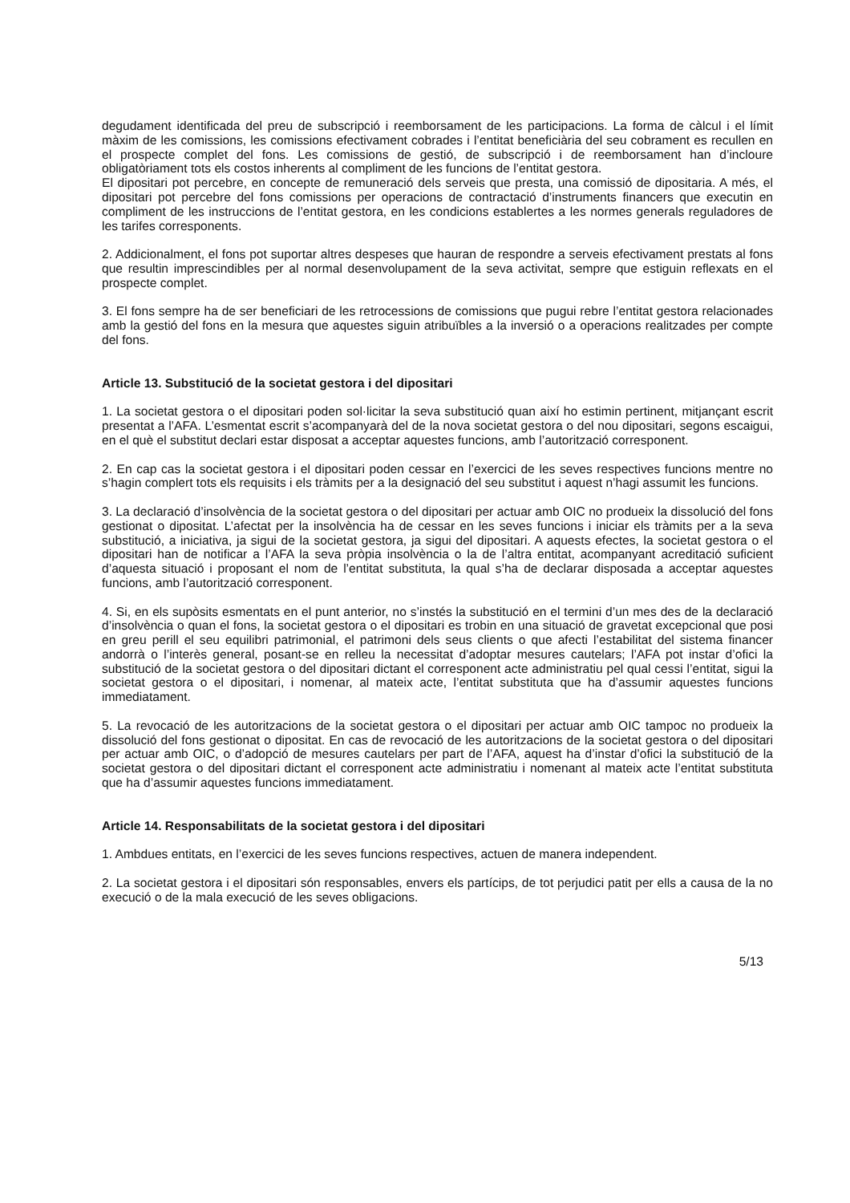degudament identificada del preu de subscripció i reemborsament de les participacions. La forma de càlcul i el límit màxim de les comissions, les comissions efectivament cobrades i l’entitat beneficiària del seu cobrament es recullen en el prospecte complet del fons. Les comissions de gestió, de subscripció i de reemborsament han d’incloure obligatòriament tots els costos inherents al compliment de les funcions de l’entitat gestora.
El dipositari pot percebre, en concepte de remuneració dels serveis que presta, una comissió de dipositaria. A més, el dipositari pot percebre del fons comissions per operacions de contractació d’instruments financers que executin en compliment de les instruccions de l’entitat gestora, en les condicions establertes a les normes generals reguladores de les tarifes corresponents.
2. Addicionalment, el fons pot suportar altres despeses que hauran de respondre a serveis efectivament prestats al fons que resultin imprescindibles per al normal desenvolupament de la seva activitat, sempre que estiguin reflexats en el prospecte complet.
3. El fons sempre ha de ser beneficiari de les retrocessions de comissions que pugui rebre l’entitat gestora relacionades amb la gestió del fons en la mesura que aquestes siguin atribuïbles a la inversió o a operacions realitzades per compte del fons.
Article 13. Substitució de la societat gestora i del dipositari
1. La societat gestora o el dipositari poden sol·licitar la seva substitució quan així ho estimin pertinent, mitjançant escrit presentat a l’AFA. L’esmentat escrit s’acompanyarà del de la nova societat gestora o del nou dipositari, segons escaigui, en el què el substitut declari estar disposat a acceptar aquestes funcions, amb l’autorització corresponent.
2. En cap cas la societat gestora i el dipositari poden cessar en l’exercici de les seves respectives funcions mentre no s’hagin complert tots els requisits i els tràmits per a la designació del seu substitut i aquest n’hagi assumit les funcions.
3. La declaració d’insolvència de la societat gestora o del dipositari per actuar amb OIC no produeix la dissolució del fons gestionat o dipositat. L’afectat per la insolvència ha de cessar en les seves funcions i iniciar els tràmits per a la seva substitució, a iniciativa, ja sigui de la societat gestora, ja sigui del dipositari. A aquests efectes, la societat gestora o el dipositari han de notificar a l’AFA la seva pròpia insolvència o la de l’altra entitat, acompanyant acreditació suficient d’aquesta situació i proposant el nom de l’entitat substituta, la qual s’ha de declarar disposada a acceptar aquestes funcions, amb l’autorització corresponent.
4. Si, en els supòsits esmentats en el punt anterior, no s’instés la substitució en el termini d’un mes des de la declaració d’insolvència o quan el fons, la societat gestora o el dipositari es trobin en una situació de gravetat excepcional que posi en greu perill el seu equilibri patrimonial, el patrimoni dels seus clients o que afecti l’estabilitat del sistema financer andorrà o l’interès general, posant-se en relleu la necessitat d’adoptar mesures cautelars; l’AFA pot instar d’ofici la substitució de la societat gestora o del dipositari dictant el corresponent acte administratiu pel qual cessi l’entitat, sigui la societat gestora o el dipositari, i nomenar, al mateix acte, l’entitat substituta que ha d’assumir aquestes funcions immediatament.
5. La revocació de les autoritzacions de la societat gestora o el dipositari per actuar amb OIC tampoc no produeix la dissolució del fons gestionat o dipositat. En cas de revocació de les autoritzacions de la societat gestora o del dipositari per actuar amb OIC, o d’adopció de mesures cautelars per part de l’AFA, aquest ha d’instar d’ofici la substitució de la societat gestora o del dipositari dictant el corresponent acte administratiu i nomenant al mateix acte l’entitat substituta que ha d’assumir aquestes funcions immediatament.
Article 14. Responsabilitats de la societat gestora i del dipositari
1. Ambdues entitats, en l’exercici de les seves funcions respectives, actuen de manera independent.
2. La societat gestora i el dipositari són responsables, envers els partícips, de tot perjudici patit per ells a causa de la no execució o de la mala execució de les seves obligacions.
5/13